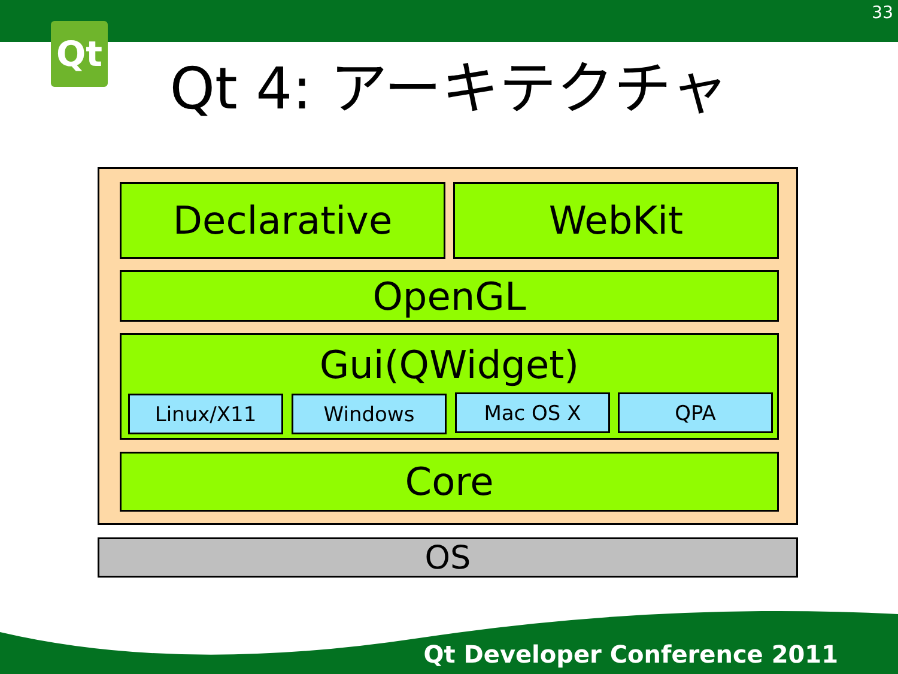33
Qt
Qt 4: アーキテクチャ
Declarative WebKit
OpenGL
Gui(QWidget)
Linux/X11 Windows Mac OS X QPA
Core
OS
Qt Developer Conference 2011